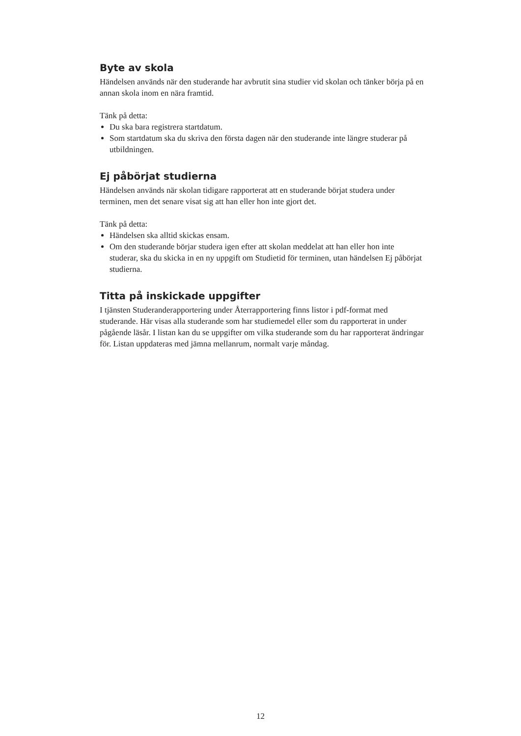Byte av skola
Händelsen används när den studerande har avbrutit sina studier vid skolan och tänker börja på en annan skola inom en nära framtid.
Tänk på detta:
Du ska bara registrera startdatum.
Som startdatum ska du skriva den första dagen när den studerande inte längre studerar på utbildningen.
Ej påbörjat studierna
Händelsen används när skolan tidigare rapporterat att en studerande börjat studera under terminen, men det senare visat sig att han eller hon inte gjort det.
Tänk på detta:
Händelsen ska alltid skickas ensam.
Om den studerande börjar studera igen efter att skolan meddelat att han eller hon inte studerar, ska du skicka in en ny uppgift om Studietid för terminen, utan händelsen Ej påbörjat studierna.
Titta på inskickade uppgifter
I tjänsten Studeranderapportering under Återrapportering finns listor i pdf-format med studerande. Här visas alla studerande som har studiemedel eller som du rapporterat in under pågående läsår. I listan kan du se uppgifter om vilka studerande som du har rapporterat ändringar för. Listan uppdateras med jämna mellanrum, normalt varje måndag.
12